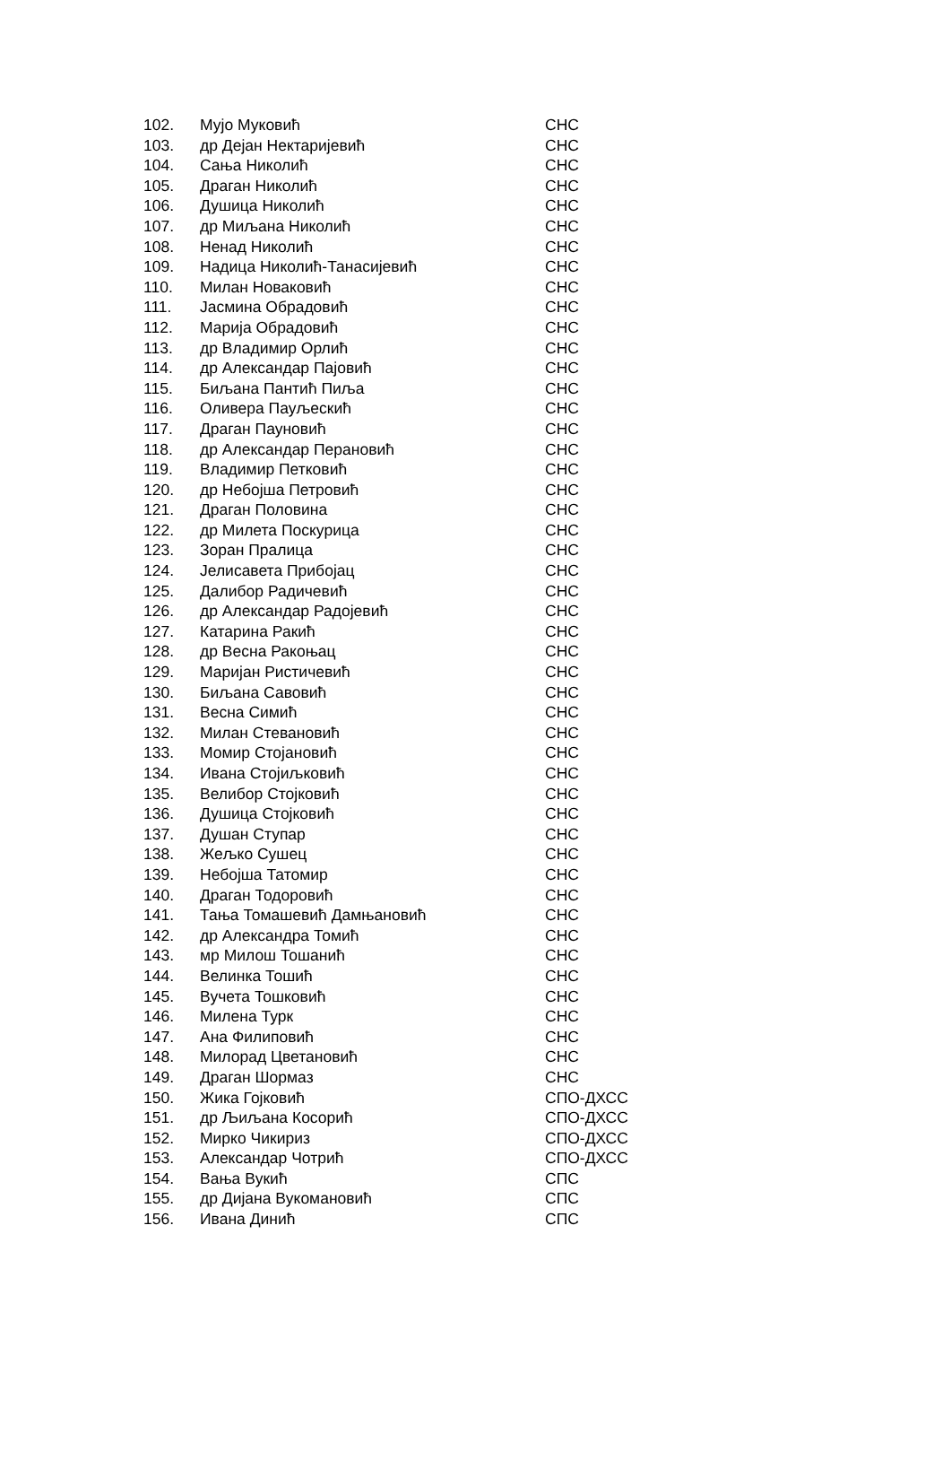| 102. | Мујо Муковић | СНС |
| 103. | др Дејан Нектаријевић | СНС |
| 104. | Сања Николић | СНС |
| 105. | Драган Николић | СНС |
| 106. | Душица Николић | СНС |
| 107. | др Миљана Николић | СНС |
| 108. | Ненад Николић | СНС |
| 109. | Надица Николић-Танасијевић | СНС |
| 110. | Милан Новаковић | СНС |
| 111. | Јасмина Обрадовић | СНС |
| 112. | Марија Обрадовић | СНС |
| 113. | др Владимир Орлић | СНС |
| 114. | др Александар Пајовић | СНС |
| 115. | Биљана Пантић Пиља | СНС |
| 116. | Оливера Пауљескић | СНС |
| 117. | Драган Пауновић | СНС |
| 118. | др Александар Перановић | СНС |
| 119. | Владимир Петковић | СНС |
| 120. | др Небојша Петровић | СНС |
| 121. | Драган Половина | СНС |
| 122. | др Милета Поскурица | СНС |
| 123. | Зоран Пралица | СНС |
| 124. | Јелисавета Прибојац | СНС |
| 125. | Далибор Радичевић | СНС |
| 126. | др Александар Радојевић | СНС |
| 127. | Катарина Ракић | СНС |
| 128. | др Весна Ракоњац | СНС |
| 129. | Маријан Ристичевић | СНС |
| 130. | Биљана Савовић | СНС |
| 131. | Весна Симић | СНС |
| 132. | Милан Стевановић | СНС |
| 133. | Момир Стојановић | СНС |
| 134. | Ивана Стојиљковић | СНС |
| 135. | Велибор Стојковић | СНС |
| 136. | Душица Стојковић | СНС |
| 137. | Душан Ступар | СНС |
| 138. | Жељко Сушец | СНС |
| 139. | Небојша Татомир | СНС |
| 140. | Драган Тодоровић | СНС |
| 141. | Тања Томашевић Дамњановић | СНС |
| 142. | др Александра Томић | СНС |
| 143. | мр Милош Тошанић | СНС |
| 144. | Велинка Тошић | СНС |
| 145. | Вучета Тошковић | СНС |
| 146. | Милена Турк | СНС |
| 147. | Ана Филиповић | СНС |
| 148. | Милорад Цветановић | СНС |
| 149. | Драган Шормаз | СНС |
| 150. | Жика Гојковић | СПО-ДХСС |
| 151. | др Љиљана Косорић | СПО-ДХСС |
| 152. | Мирко Чикириз | СПО-ДХСС |
| 153. | Александар Чотрић | СПО-ДХСС |
| 154. | Вања Вукић | СПС |
| 155. | др Дијана Вукомановић | СПС |
| 156. | Ивана Динић | СПС |